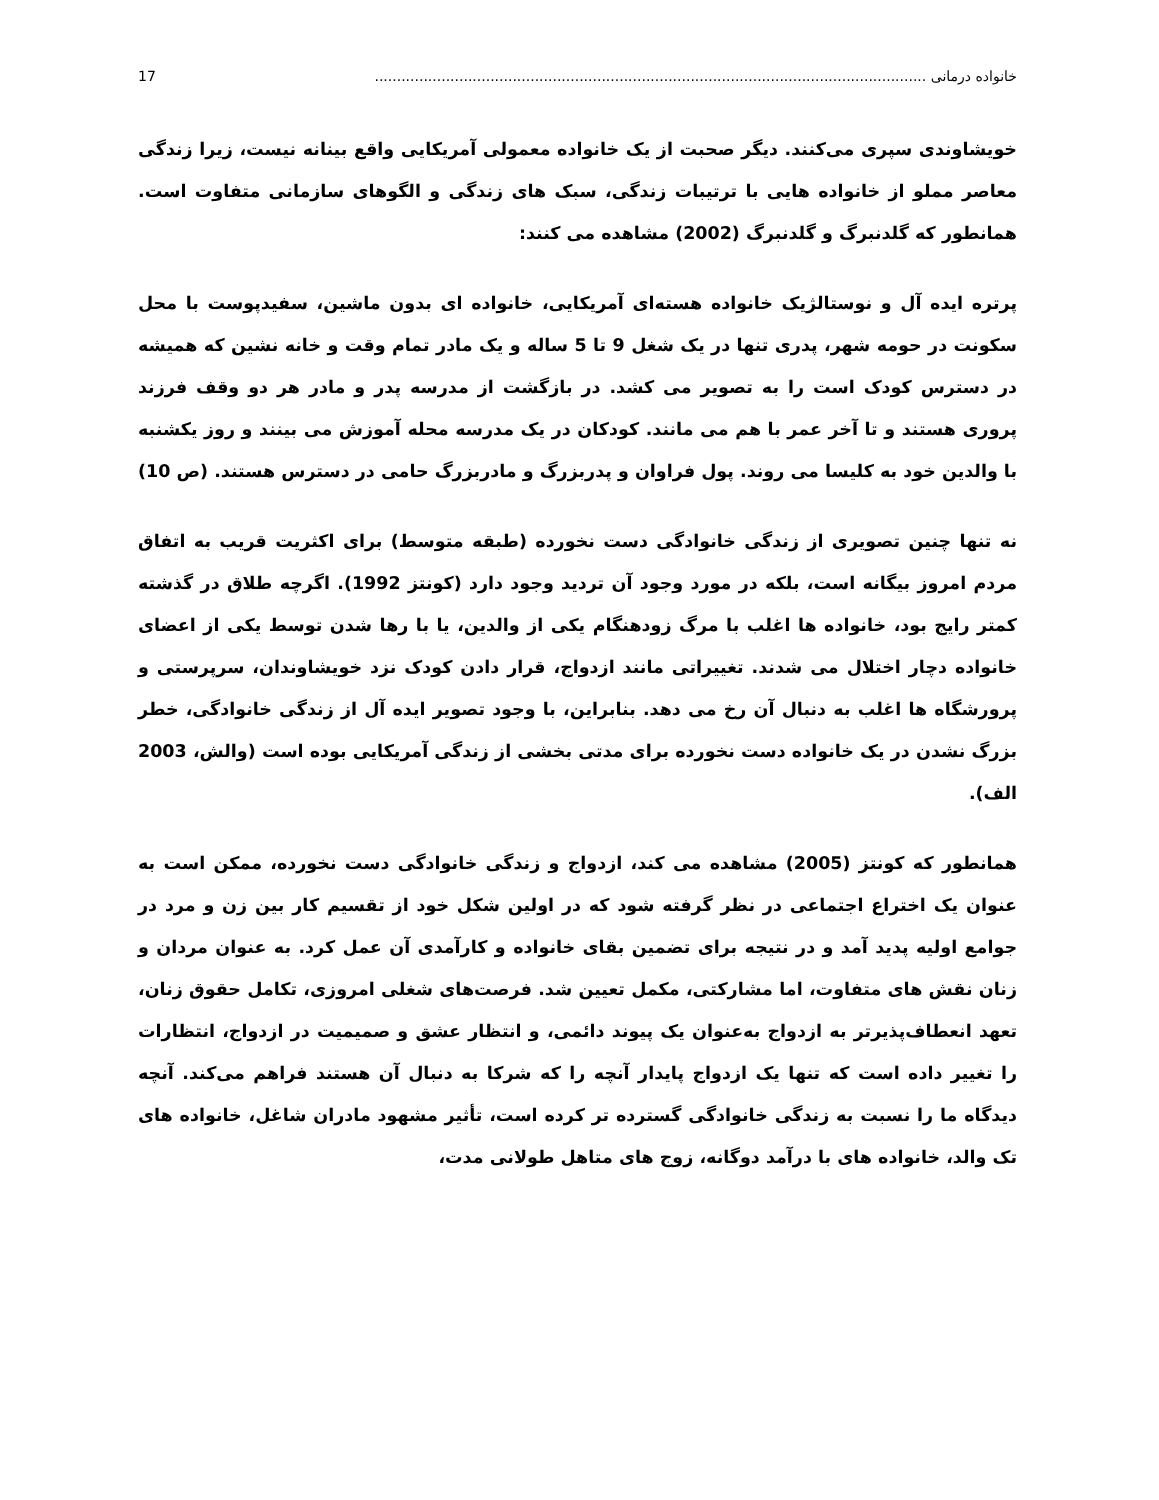خانواده درمانی ............................................................................................................................ 17
خویشاوندی سپری می‌کنند. دیگر صحبت از یک خانواده معمولی آمریکایی واقع بینانه نیست، زیرا زندگی معاصر مملو از خانواده هایی با ترتیبات زندگی، سبک های زندگی و الگوهای سازمانی متفاوت است. همانطور که گلدنبرگ و گلدنبرگ (2002) مشاهده می کنند:
پرتره ایده آل و نوستالژیک خانواده هسته‌ای آمریکایی، خانواده ای بدون ماشین، سفیدپوست با محل سکونت در حومه شهر، پدری تنها در یک شغل 9 تا 5 ساله و یک مادر تمام وقت و خانه نشین که همیشه در دسترس کودک است را به تصویر می کشد. در بازگشت از مدرسه پدر و مادر هر دو وقف فرزند پروری هستند و تا آخر عمر با هم می مانند. کودکان در یک مدرسه محله آموزش می بینند و روز یکشنبه با والدین خود به کلیسا می روند. پول فراوان و پدربزرگ و مادربزرگ حامی در دسترس هستند. (ص 10)
نه تنها چنین تصویری از زندگی خانوادگی دست نخورده (طبقه متوسط) برای اکثریت قریب به اتفاق مردم امروز بیگانه است، بلکه در مورد وجود آن تردید وجود دارد (کونتز 1992). اگرچه طلاق در گذشته کمتر رایج بود، خانواده ها اغلب با مرگ زودهنگام یکی از والدین، یا با رها شدن توسط یکی از اعضای خانواده دچار اختلال می شدند. تغییراتی مانند ازدواج، قرار دادن کودک نزد خویشاوندان، سرپرستی و پرورشگاه ها اغلب به دنبال آن رخ می دهد. بنابراین، با وجود تصویر ایده آل از زندگی خانوادگی، خطر بزرگ نشدن در یک خانواده دست نخورده برای مدتی بخشی از زندگی آمریکایی بوده است (والش، 2003 الف).
همانطور که کونتز (2005) مشاهده می کند، ازدواج و زندگی خانوادگی دست نخورده، ممکن است به عنوان یک اختراع اجتماعی در نظر گرفته شود که در اولین شکل خود از تقسیم کار بین زن و مرد در جوامع اولیه پدید آمد و در نتیجه برای تضمین بقای خانواده و کارآمدی آن عمل کرد. به عنوان مردان و زنان نقش های متفاوت، اما مشارکتی، مکمل تعیین شد. فرصت‌های شغلی امروزی، تکامل حقوق زنان، تعهد انعطاف‌پذیرتر به ازدواج به‌عنوان یک پیوند دائمی، و انتظار عشق و صمیمیت در ازدواج، انتظارات را تغییر داده است که تنها یک ازدواج پایدار آنچه را که شرکا به دنبال آن هستند فراهم می‌کند. آنچه دیدگاه ما را نسبت به زندگی خانوادگی گسترده تر کرده است، تأثیر مشهود مادران شاغل، خانواده های تک والد، خانواده های با درآمد دوگانه، زوج های متاهل طولانی مدت،